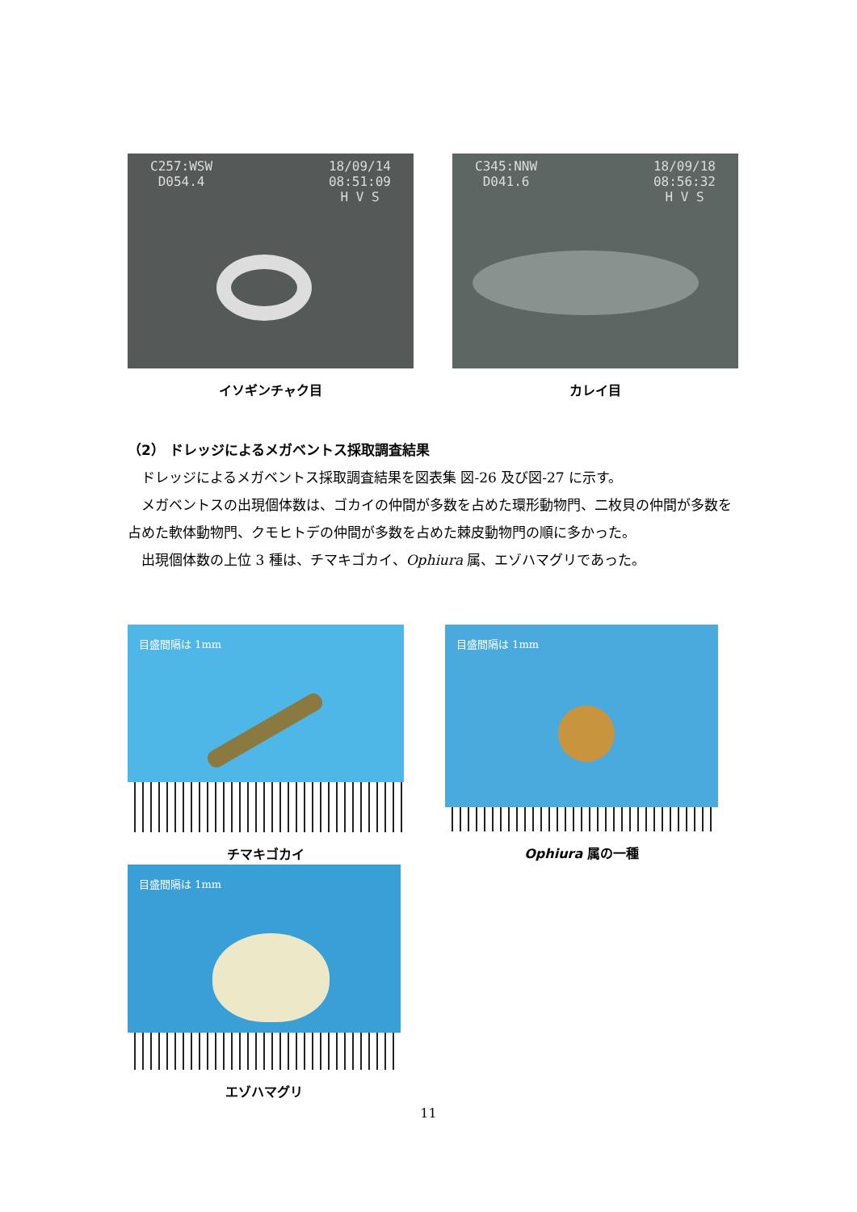C257:WSW
D054.4 18/09/14
08:51:09
H V S
イソギンチャク目
C345:NNW
D041.6 18/09/18
08:56:32
H V S
カレイ目
（2） ドレッジによるメガベントス採取調査結果
ドレッジによるメガベントス採取調査結果を図表集 図-26 及び図-27 に示す。
メガベントスの出現個体数は、ゴカイの仲間が多数を占めた環形動物門、二枚貝の仲間が多数を占めた軟体動物門、クモヒトデの仲間が多数を占めた棘皮動物門の順に多かった。
出現個体数の上位 3 種は、チマキゴカイ、Ophiura 属、エゾハマグリであった。
目盛間隔は 1mm
チマキゴカイ
目盛間隔は 1mm
Ophiura 属の一種
目盛間隔は 1mm
エゾハマグリ
11